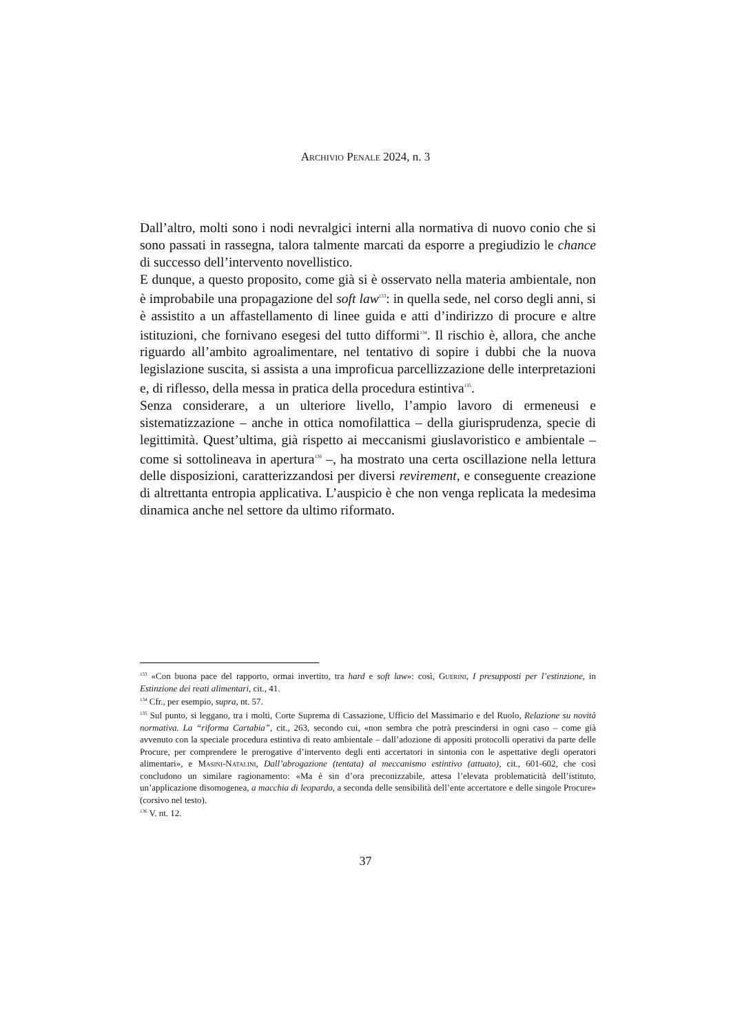Archivio Penale 2024, n. 3
Dall’altro, molti sono i nodi nevralgici interni alla normativa di nuovo conio che si sono passati in rassegna, talora talmente marcati da esporre a pregiudizio le chance di successo dell’intervento novellistico.
E dunque, a questo proposito, come già si è osservato nella materia ambientale, non è improbabile una propagazione del soft law<sup>133</sup>: in quella sede, nel corso degli anni, si è assistito a un affastellamento di linee guida e atti d’indirizzo di procure e altre istituzioni, che fornivano esegesi del tutto difformi<sup>134</sup>. Il rischio è, allora, che anche riguardo all’ambito agroalimentare, nel tentativo di sopire i dubbi che la nuova legislazione suscita, si assista a una improficua parcellizzazione delle interpretazioni e, di riflesso, della messa in pratica della procedura estintiva<sup>135</sup>.
Senza considerare, a un ulteriore livello, l’ampio lavoro di ermeneusi e sistematizzazione – anche in ottica nomofilattica – della giurisprudenza, specie di legittimità. Quest’ultima, già rispetto ai meccanismi giuslavoristico e ambientale – come si sottolineava in apertura<sup>136</sup> –, ha mostrato una certa oscillazione nella lettura delle disposizioni, caratterizzandosi per diversi revirement, e conseguente creazione di altrettanta entropia applicativa. L’auspicio è che non venga replicata la medesima dinamica anche nel settore da ultimo riformato.
<sup>133</sup> «Con buona pace del rapporto, ormai invertito, tra hard e soft law»: così, Guerini, I presupposti per l’estinzione, in Estinzione dei reati alimentari, cit., 41.
<sup>134</sup> Cfr., per esempio, supra, nt. 57.
<sup>135</sup> Sul punto, si leggano, tra i molti, Corte Suprema di Cassazione, Ufficio del Massimario e del Ruolo, Relazione su novità normativa. La “riforma Cartabia”, cit., 263, secondo cui, «non sembra che potrà prescindersi in ogni caso – come già avvenuto con la speciale procedura estintiva di reato ambientale – dall’adozione di appositi protocolli operativi da parte delle Procure, per comprendere le prerogative d’intervento degli enti accertatori in sintonia con le aspettative degli operatori alimentari», e Masini-Natalini, Dall’abrogazione (tentata) al meccanismo estintivo (attuato), cit., 601-602, che così concludono un similare ragionamento: «Ma è sin d’ora preconizzabile, attesa l’elevata problematicità dell’istituto, un’applicazione disomogenea, a macchia di leopardo, a seconda delle sensibilità dell’ente accertatore e delle singole Procure» (corsivo nel testo).
<sup>136</sup> V. nt. 12.
37